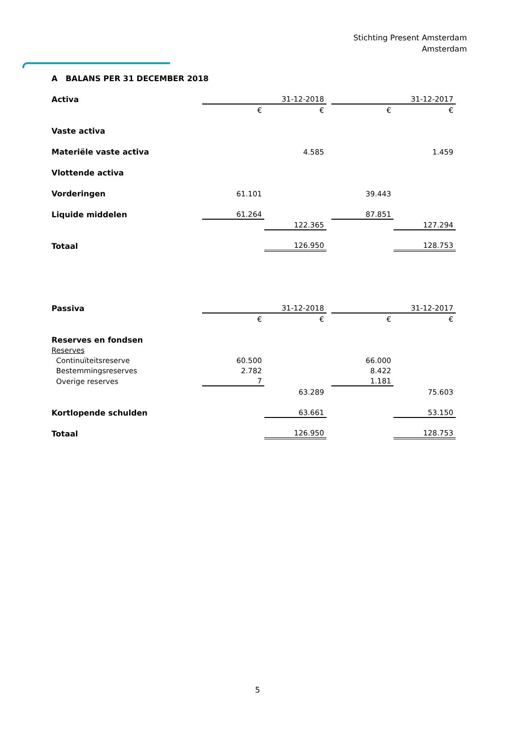Stichting Present Amsterdam
Amsterdam
A BALANS PER 31 DECEMBER 2018
| Activa | | 31-12-2018 | | | 31-12-2017 |
| | € | € | | € | € |
| Vaste activa | | | | | |
| Materiële vaste activa | | 4.585 | | | 1.459 |
| Vlottende activa | | | | | |
| Vorderingen | 61.101 | | | 39.443 | |
| Liquide middelen | 61.264 | | | 87.851 | |
| | | 122.365 | | | 127.294 |
| Totaal | | 126.950 | | | 128.753 |
| Passiva | | 31-12-2018 | | | 31-12-2017 |
| | € | € | | € | € |
| Reserves en fondsen | | | | | |
| Reserves | | | | | |
| Continuïteitsreserve | 60.500 | | | 66.000 | |
| Bestemmingsreserves | 2.782 | | | 8.422 | |
| Overige reserves | 7 | | | 1.181 | |
| | | 63.289 | | | 75.603 |
| Kortlopende schulden | | 63.661 | | | 53.150 |
| Totaal | | 126.950 | | | 128.753 |
5